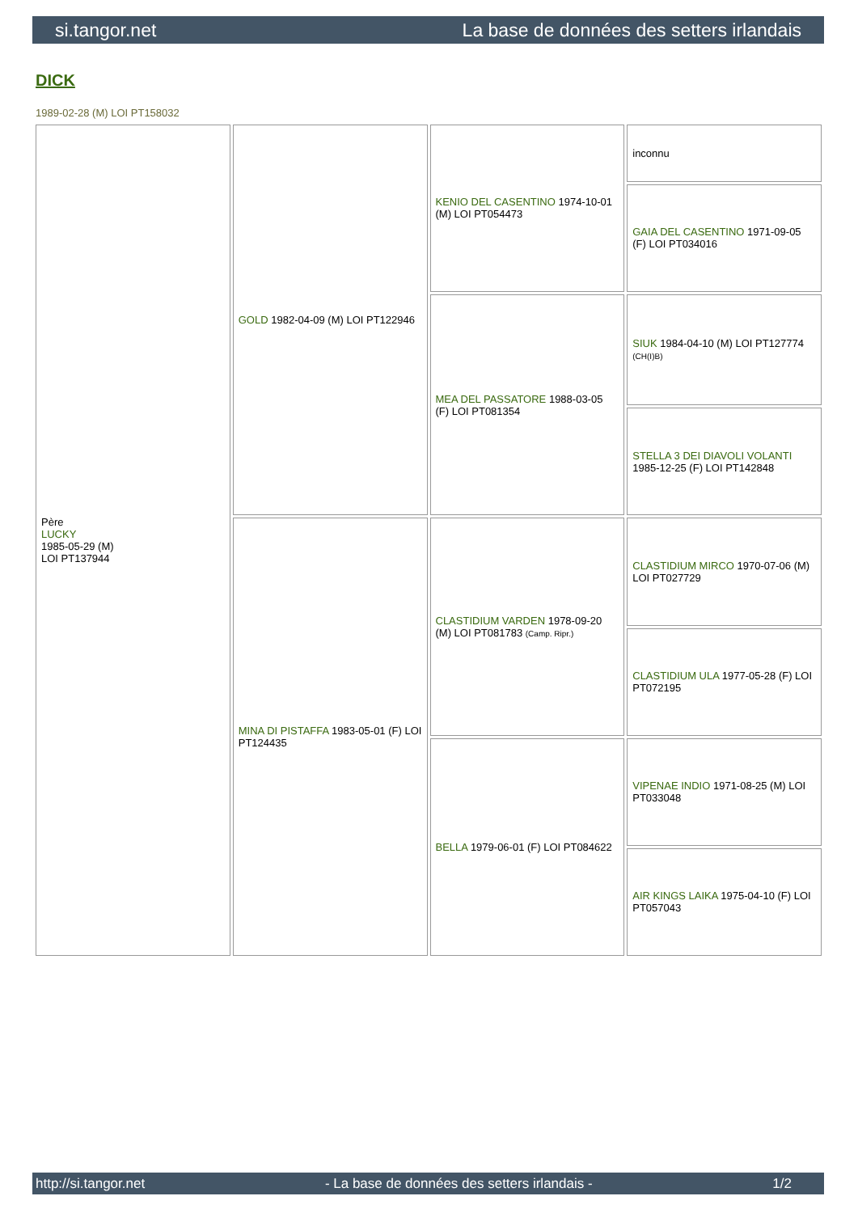si.tangor.net La base de données des setters irlandais
DICK
1989-02-28 (M) LOI PT158032
| Père LUCKY 1985-05-29 (M) LOI PT137944 | GOLD 1982-04-09 (M) LOI PT122946 | KENIO DEL CASENTINO 1974-10-01 (M) LOI PT054473 | inconnu |
| | | | GAIA DEL CASENTINO 1971-09-05 (F) LOI PT034016 |
| | | MEA DEL PASSATORE 1988-03-05 (F) LOI PT081354 | SIUK 1984-04-10 (M) LOI PT127774 (CH(I)B) |
| | | | STELLA 3 DEI DIAVOLI VOLANTI 1985-12-25 (F) LOI PT142848 |
| | MINA DI PISTAFFA 1983-05-01 (F) LOI PT124435 | CLASTIDIUM VARDEN 1978-09-20 (M) LOI PT081783 (Camp. Ripr.) | CLASTIDIUM MIRCO 1970-07-06 (M) LOI PT027729 |
| | | | CLASTIDIUM ULA 1977-05-28 (F) LOI PT072195 |
| | | BELLA 1979-06-01 (F) LOI PT084622 | VIPENAE INDIO 1971-08-25 (M) LOI PT033048 |
| | | | AIR KINGS LAIKA 1975-04-10 (F) LOI PT057043 |
http://si.tangor.net - La base de données des setters irlandais - 1/2